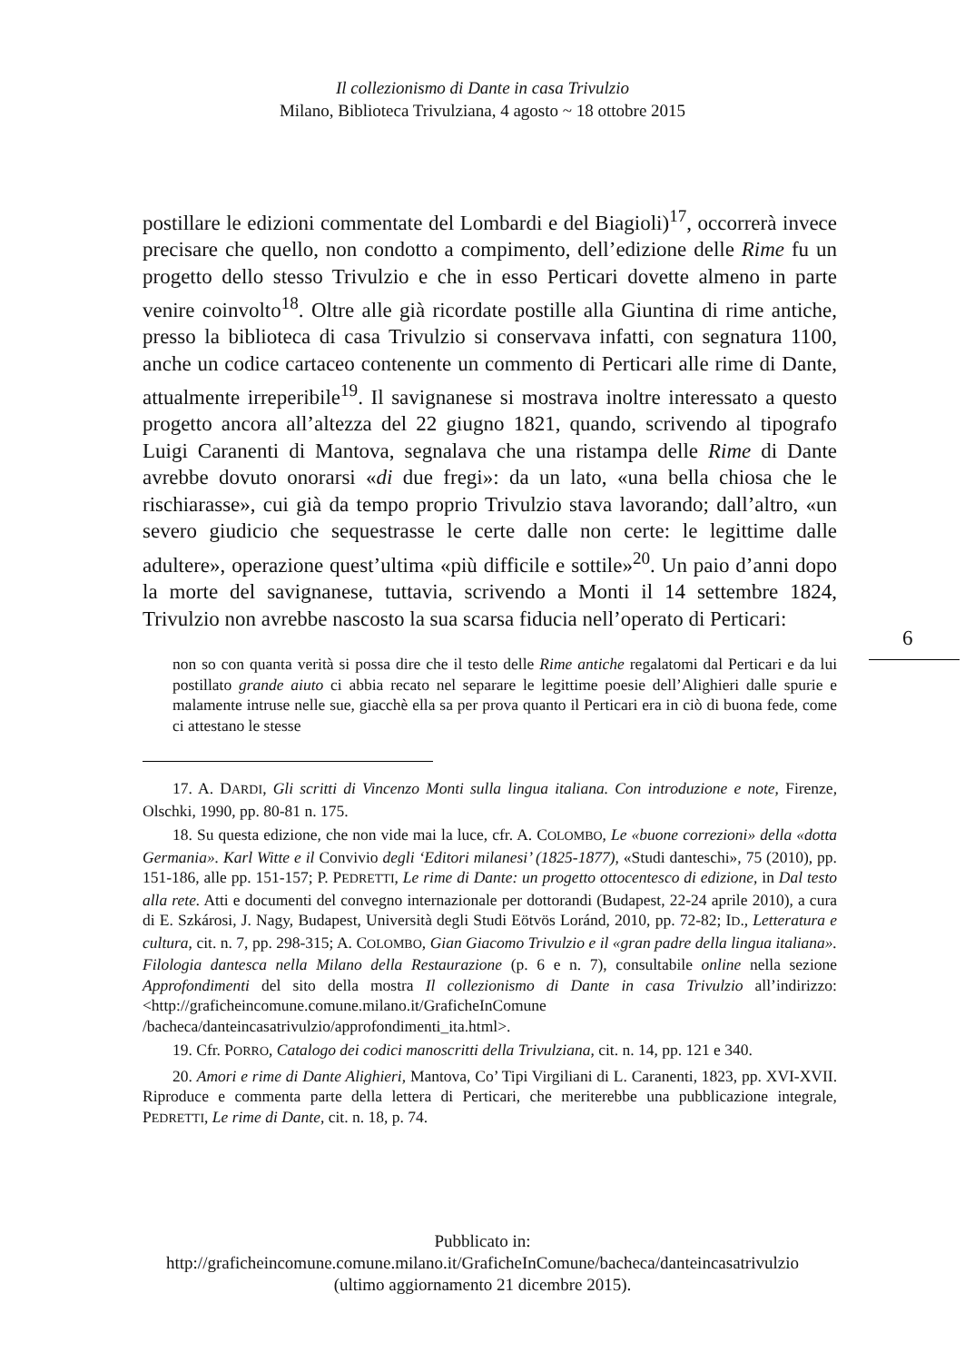Il collezionismo di Dante in casa Trivulzio
Milano, Biblioteca Trivulziana, 4 agosto ~ 18 ottobre 2015
postillare le edizioni commentate del Lombardi e del Biagioli)<sup>17</sup>, occorrerà invece precisare che quello, non condotto a compimento, dell’edizione delle Rime fu un progetto dello stesso Trivulzio e che in esso Perticari dovette almeno in parte venire coinvolto<sup>18</sup>. Oltre alle già ricordate postille alla Giuntina di rime antiche, presso la biblioteca di casa Trivulzio si conservava infatti, con segnatura 1100, anche un codice cartaceo contenente un commento di Perticari alle rime di Dante, attualmente irreperibile<sup>19</sup>. Il savignanese si mostrava inoltre interessato a questo progetto ancora all’altezza del 22 giugno 1821, quando, scrivendo al tipografo Luigi Caranenti di Mantova, segnalava che una ristampa delle Rime di Dante avrebbe dovuto onorarsi «di due fregi»: da un lato, «una bella chiosa che le rischiarasse», cui già da tempo proprio Trivulzio stava lavorando; dall’altro, «un severo giudicio che sequestrasse le certe dalle non certe: le legittime dalle adultere», operazione quest’ultima «più difficile e sottile»<sup>20</sup>. Un paio d’anni dopo la morte del savignanese, tuttavia, scrivendo a Monti il 14 settembre 1824, Trivulzio non avrebbe nascosto la sua scarsa fiducia nell’operato di Perticari:
non so con quanta verità si possa dire che il testo delle Rime antiche regalatomi dal Perticari e da lui postillato grande aiuto ci abbia recato nel separare le legittime poesie dell’Alighieri dalle spurie e malamente intruse nelle sue, giacchè ella sa per prova quanto il Perticari era in ciò di buona fede, come ci attestano le stesse
17. A. DARDI, Gli scritti di Vincenzo Monti sulla lingua italiana. Con introduzione e note, Firenze, Olschki, 1990, pp. 80-81 n. 175.
18. Su questa edizione, che non vide mai la luce, cfr. A. COLOMBO, Le «buone correzioni» della «dotta Germania». Karl Witte e il Convivio degli ‘Editori milanesi’ (1825-1877), «Studi danteschi», 75 (2010), pp. 151-186, alle pp. 151-157; P. PEDRETTI, Le rime di Dante: un progetto ottocentesco di edizione, in Dal testo alla rete. Atti e documenti del convegno internazionale per dottorandi (Budapest, 22-24 aprile 2010), a cura di E. Szkárosi, J. Nagy, Budapest, Università degli Studi Eötvös Loránd, 2010, pp. 72-82; ID., Letteratura e cultura, cit. n. 7, pp. 298-315; A. COLOMBO, Gian Giacomo Trivulzio e il «gran padre della lingua italiana». Filologia dantesca nella Milano della Restaurazione (p. 6 e n. 7), consultabile online nella sezione Approfondimenti del sito della mostra Il collezionismo di Dante in casa Trivulzio all’indirizzo: <http://graficheincomune.comune.milano.it/GraficheInComune /bacheca/danteincasatrivulzio/approfondimenti_ita.html>.
19. Cfr. PORRO, Catalogo dei codici manoscritti della Trivulziana, cit. n. 14, pp. 121 e 340.
20. Amori e rime di Dante Alighieri, Mantova, Co’ Tipi Virgiliani di L. Caranenti, 1823, pp. XVI-XVII. Riproduce e commenta parte della lettera di Perticari, che meriterebbe una pubblicazione integrale, PEDRETTI, Le rime di Dante, cit. n. 18, p. 74.
6
Pubblicato in:
http://graficheincomune.comune.milano.it/GraficheInComune/bacheca/danteincasatrivulzio
(ultimo aggiornamento 21 dicembre 2015).